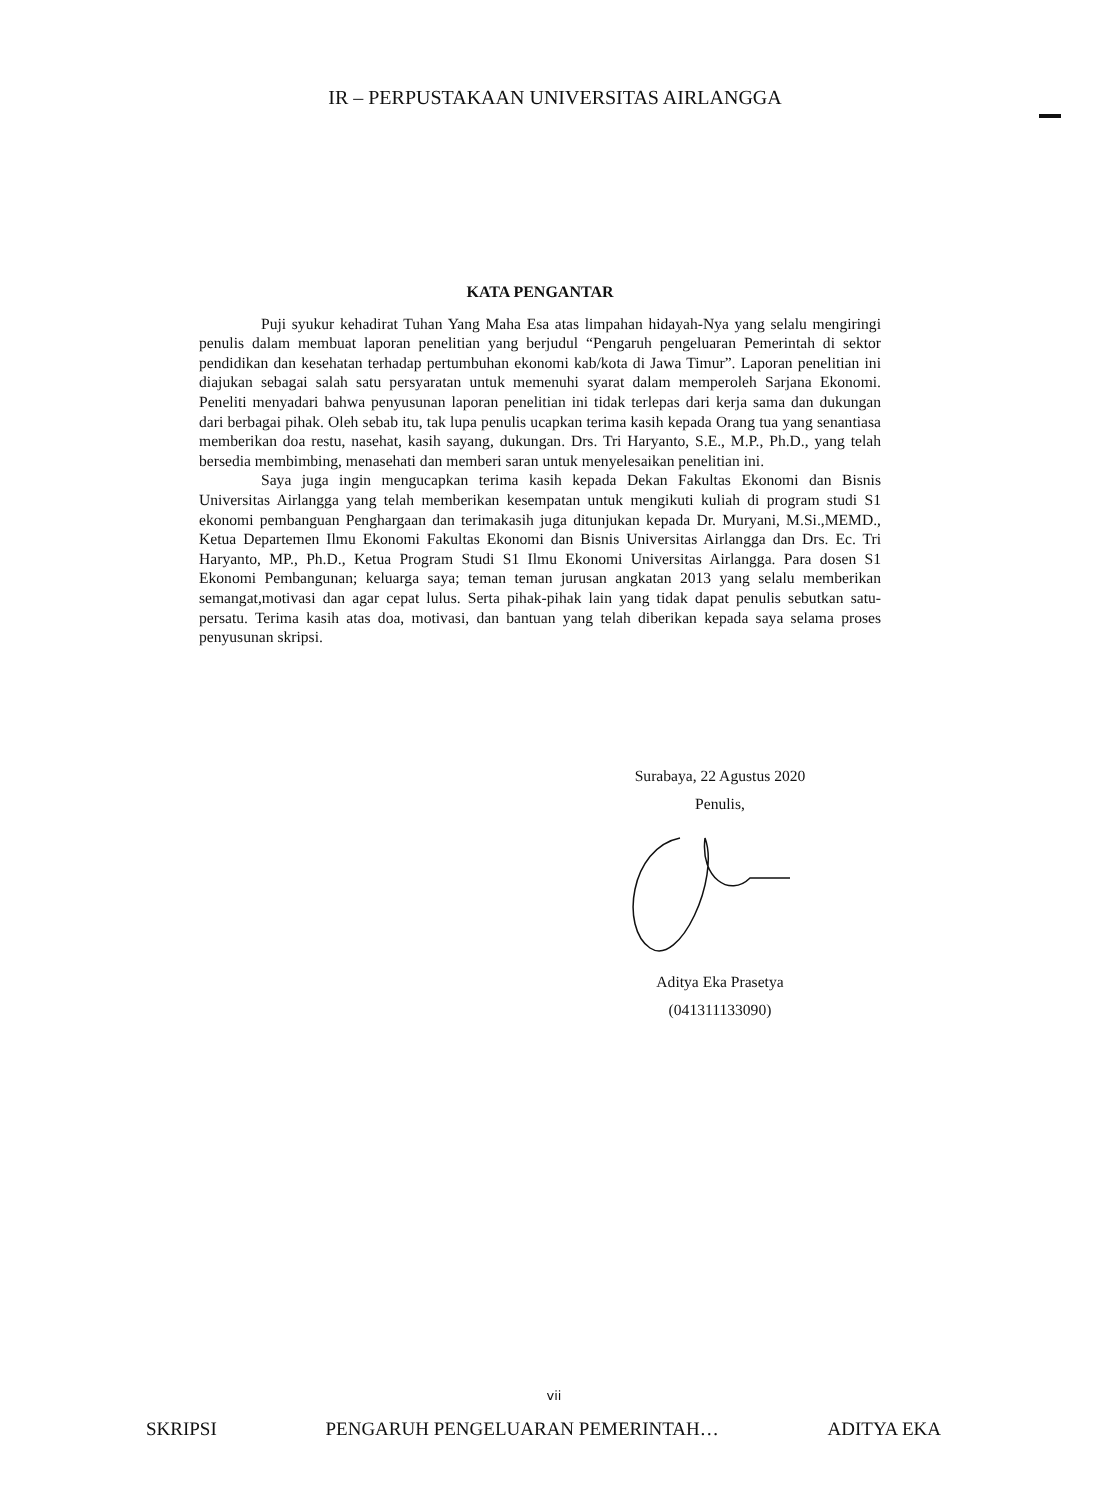IR – PERPUSTAKAAN UNIVERSITAS AIRLANGGA
KATA PENGANTAR
Puji syukur kehadirat Tuhan Yang Maha Esa atas limpahan hidayah-Nya yang selalu mengiringi penulis dalam membuat laporan penelitian yang berjudul “Pengaruh pengeluaran Pemerintah di sektor pendidikan dan kesehatan terhadap pertumbuhan ekonomi kab/kota di Jawa Timur”. Laporan penelitian ini diajukan sebagai salah satu persyaratan untuk memenuhi syarat dalam memperoleh Sarjana Ekonomi. Peneliti menyadari bahwa penyusunan laporan penelitian ini tidak terlepas dari kerja sama dan dukungan dari berbagai pihak. Oleh sebab itu, tak lupa penulis ucapkan terima kasih kepada Orang tua yang senantiasa memberikan doa restu, nasehat, kasih sayang, dukungan. Drs. Tri Haryanto, S.E., M.P., Ph.D., yang telah bersedia membimbing, menasehati dan memberi saran untuk menyelesaikan penelitian ini.
Saya juga ingin mengucapkan terima kasih kepada Dekan Fakultas Ekonomi dan Bisnis Universitas Airlangga yang telah memberikan kesempatan untuk mengikuti kuliah di program studi S1 ekonomi pembanguan Penghargaan dan terimakasih juga ditunjukan kepada Dr. Muryani, M.Si.,MEMD., Ketua Departemen Ilmu Ekonomi Fakultas Ekonomi dan Bisnis Universitas Airlangga dan Drs. Ec. Tri Haryanto, MP., Ph.D., Ketua Program Studi S1 Ilmu Ekonomi Universitas Airlangga. Para dosen S1 Ekonomi Pembangunan; keluarga saya; teman teman jurusan angkatan 2013 yang selalu memberikan semangat,motivasi dan agar cepat lulus. Serta pihak-pihak lain yang tidak dapat penulis sebutkan satu-persatu. Terima kasih atas doa, motivasi, dan bantuan yang telah diberikan kepada saya selama proses penyusunan skripsi.
Surabaya, 22 Agustus 2020
Penulis,
Aditya Eka Prasetya
(041311133090)
vii
SKRIPSI PENGARUH PENGELUARAN PEMERINTAH… ADITYA EKA